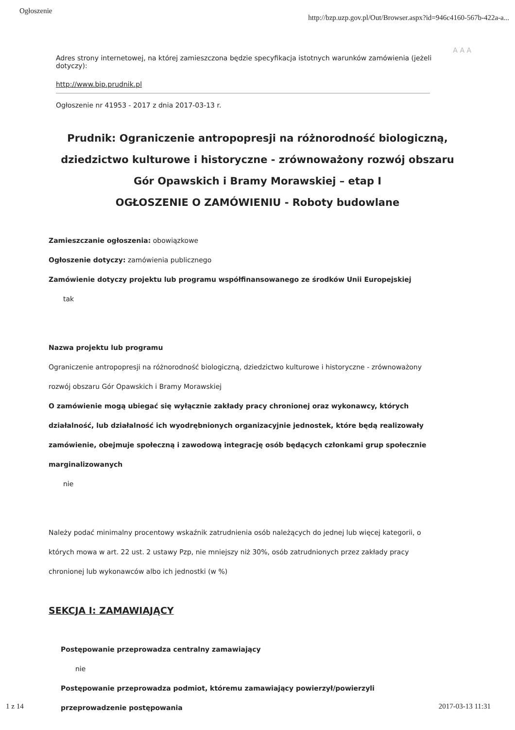Ogłoszenie http://bzp.uzp.gov.pl/Out/Browser.aspx?id=946c4160-567b-422a-a...
A A A
Adres strony internetowej, na której zamieszczona będzie specyfikacja istotnych warunków zamówienia (jeżeli dotyczy):
http://www.bip.prudnik.pl
Ogłoszenie nr 41953 - 2017 z dnia 2017-03-13 r.
Prudnik: Ograniczenie antropopresji na różnorodność biologiczną,
dziedzictwo kulturowe i historyczne - zrównoważony rozwój obszaru
Gór Opawskich i Bramy Morawskiej – etap I
OGŁOSZENIE O ZAMÓWIENIU - Roboty budowlane
Zamieszczanie ogłoszenia: obowiązkowe
Ogłoszenie dotyczy: zamówienia publicznego
Zamówienie dotyczy projektu lub programu współfinansowanego ze środków Unii Europejskiej
tak
Nazwa projektu lub programu
Ograniczenie antropopresji na różnorodność biologiczną, dziedzictwo kulturowe i historyczne - zrównoważony rozwój obszaru Gór Opawskich i Bramy Morawskiej
O zamówienie mogą ubiegać się wyłącznie zakłady pracy chronionej oraz wykonawcy, których działalność, lub działalność ich wyodrębnionych organizacyjnie jednostek, które będą realizowały zamówienie, obejmuje społeczną i zawodową integrację osób będących członkami grup społecznie marginalizowanych
nie
Należy podać minimalny procentowy wskaźnik zatrudnienia osób należących do jednej lub więcej kategorii, o których mowa w art. 22 ust. 2 ustawy Pzp, nie mniejszy niż 30%, osób zatrudnionych przez zakłady pracy chronionej lub wykonawców albo ich jednostki (w %)
SEKCJA I: ZAMAWIAJĄCY
Postępowanie przeprowadza centralny zamawiający
nie
Postępowanie przeprowadza podmiot, któremu zamawiający powierzył/powierzyli przeprowadzenie postępowania
1 z 14 2017-03-13 11:31